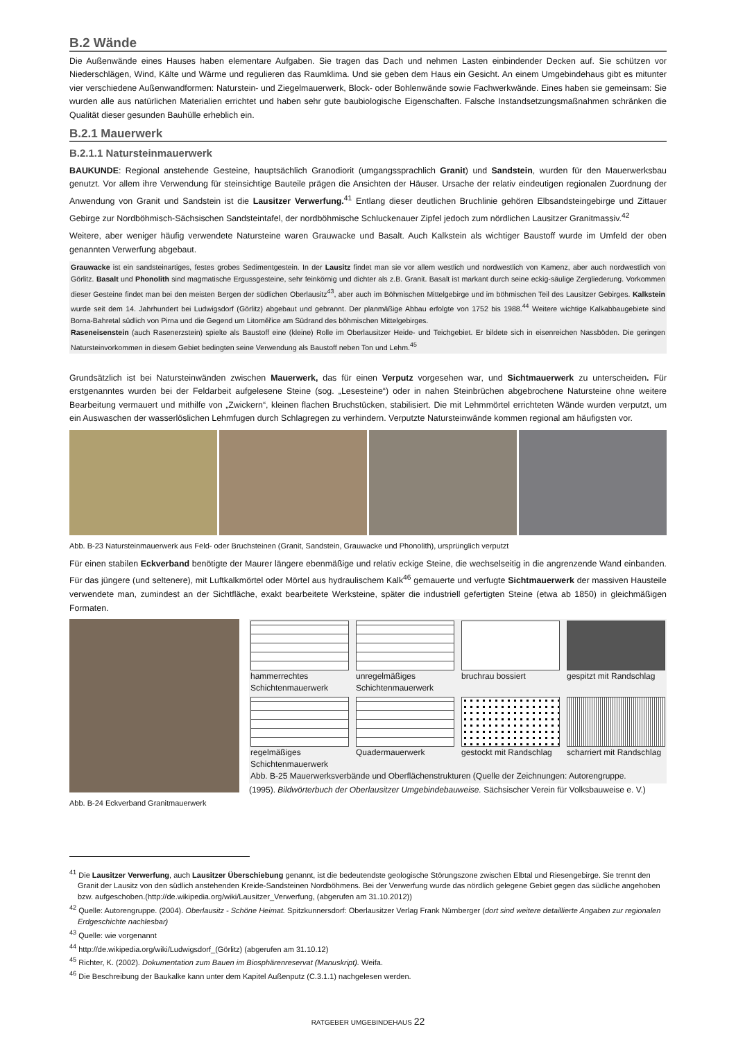B.2 Wände
Die Außenwände eines Hauses haben elementare Aufgaben. Sie tragen das Dach und nehmen Lasten einbindender Decken auf. Sie schützen vor Niederschlägen, Wind, Kälte und Wärme und regulieren das Raumklima. Und sie geben dem Haus ein Gesicht. An einem Umgebindehaus gibt es mitunter vier verschiedene Außenwandformen: Naturstein- und Ziegelmauerwerk, Block- oder Bohlenwände sowie Fachwerkwände. Eines haben sie gemeinsam: Sie wurden alle aus natürlichen Materialien errichtet und haben sehr gute baubiologische Eigenschaften. Falsche Instandsetzungsmaßnahmen schränken die Qualität dieser gesunden Bauhülle erheblich ein.
B.2.1 Mauerwerk
B.2.1.1 Natursteinmauerwerk
BAUKUNDE: Regional anstehende Gesteine, hauptsächlich Granodiorit (umgangssprachlich Granit) und Sandstein, wurden für den Mauerwerksbau genutzt. Vor allem ihre Verwendung für steinsichtige Bauteile prägen die Ansichten der Häuser. Ursache der relativ eindeutigen regionalen Zuordnung der Anwendung von Granit und Sandstein ist die Lausitzer Verwerfung.<sup>41</sup> Entlang dieser deutlichen Bruchlinie gehören Elbsandsteingebirge und Zittauer Gebirge zur Nordböhmisch-Sächsischen Sandsteintafel, der nordböhmische Schluckenauer Zipfel jedoch zum nördlichen Lausitzer Granitmassiv.<sup>42</sup>
Weitere, aber weniger häufig verwendete Natursteine waren Grauwacke und Basalt. Auch Kalkstein als wichtiger Baustoff wurde im Umfeld der oben genannten Verwerfung abgebaut.
Grauwacke ist ein sandsteinartiges, festes grobes Sedimentgestein. In der Lausitz findet man sie vor allem westlich und nordwestlich von Kamenz, aber auch nordwestlich von Görlitz. Basalt und Phonolith sind magmatische Ergussgesteine, sehr feinkörnig und dichter als z.B. Granit. Basalt ist markant durch seine eckig-säulige Zergliederung. Vorkommen dieser Gesteine findet man bei den meisten Bergen der südlichen Oberlausitz<sup>43</sup>, aber auch im Böhmischen Mittelgebirge und im böhmischen Teil des Lausitzer Gebirges. Kalkstein wurde seit dem 14. Jahrhundert bei Ludwigsdorf (Görlitz) abgebaut und gebrannt. Der planmäßige Abbau erfolgte von 1752 bis 1988.<sup>44</sup> Weitere wichtige Kalkabbaugebiete sind Borna-Bahretal südlich von Pirna und die Gegend um Litoměřice am Südrand des böhmischen Mittelgebirges.
Raseneisenstein (auch Rasenerzstein) spielte als Baustoff eine (kleine) Rolle im Oberlausitzer Heide- und Teichgebiet. Er bildete sich in eisenreichen Nassböden. Die geringen Natursteinvorkommen in diesem Gebiet bedingten seine Verwendung als Baustoff neben Ton und Lehm.<sup>45</sup>
Grundsätzlich ist bei Natursteinwänden zwischen Mauerwerk, das für einen Verputz vorgesehen war, und Sichtmauerwerk zu unterscheiden. Für erstgenanntes wurden bei der Feldarbeit aufgelesene Steine (sog. „Lesesteine“) oder in nahen Steinbrüchen abgebrochene Natursteine ohne weitere Bearbeitung vermauert und mithilfe von „Zwickern“, kleinen flachen Bruchstücken, stabilisiert. Die mit Lehmmörtel errichteten Wände wurden verputzt, um ein Auswaschen der wasserlöslichen Lehmfugen durch Schlagregen zu verhindern. Verputzte Natursteinwände kommen regional am häufigsten vor.
Abb. B-23 Natursteinmauerwerk aus Feld- oder Bruchsteinen (Granit, Sandstein, Grauwacke und Phonolith), ursprünglich verputzt
Für einen stabilen Eckverband benötigte der Maurer längere ebenmäßige und relativ eckige Steine, die wechselseitig in die angrenzende Wand einbanden. Für das jüngere (und seltenere), mit Luftkalkmörtel oder Mörtel aus hydraulischem Kalk<sup>46</sup> gemauerte und verfugte Sichtmauerwerk der massiven Hausteile verwendete man, zumindest an der Sichtfläche, exakt bearbeitete Werksteine, später die industriell gefertigten Steine (etwa ab 1850) in gleichmäßigen Formaten.
Abb. B-24 Eckverband Granitmauerwerk
hammerrechtes Schichtenmauerwerk
unregelmäßiges Schichtenmauerwerk
bruchrau bossiert
gespitzt mit Randschlag
regelmäßiges Schichtenmauerwerk
Quadermauerwerk
gestockt mit Randschlag
scharriert mit Randschlag
Abb. B-25 Mauerwerksverbände und Oberflächenstrukturen (Quelle der Zeichnungen: Autorengruppe.
(1995). Bildwörterbuch der Oberlausitzer Umgebindebauweise. Sächsischer Verein für Volksbauweise e. V.)
<sup>41</sup> Die Lausitzer Verwerfung, auch Lausitzer Überschiebung genannt, ist die bedeutendste geologische Störungszone zwischen Elbtal und Riesengebirge. Sie trennt den Granit der Lausitz von den südlich anstehenden Kreide-Sandsteinen Nordböhmens. Bei der Verwerfung wurde das nördlich gelegene Gebiet gegen das südliche angehoben bzw. aufgeschoben.(http://de.wikipedia.org/wiki/Lausitzer_Verwerfung, (abgerufen am 31.10.2012))
<sup>42</sup> Quelle: Autorengruppe. (2004). Oberlausitz - Schöne Heimat. Spitzkunnersdorf: Oberlausitzer Verlag Frank Nürnberger (dort sind weitere detaillierte Angaben zur regionalen Erdgeschichte nachlesbar)
<sup>43</sup> Quelle: wie vorgenannt
<sup>44</sup> http://de.wikipedia.org/wiki/Ludwigsdorf_(Görlitz) (abgerufen am 31.10.12)
<sup>45</sup> Richter, K. (2002). Dokumentation zum Bauen im Biosphärenreservat (Manuskript). Weifa.
<sup>46</sup> Die Beschreibung der Baukalke kann unter dem Kapitel Außenputz (C.3.1.1) nachgelesen werden.
RATGEBER UMGEBINDEHAUS 22